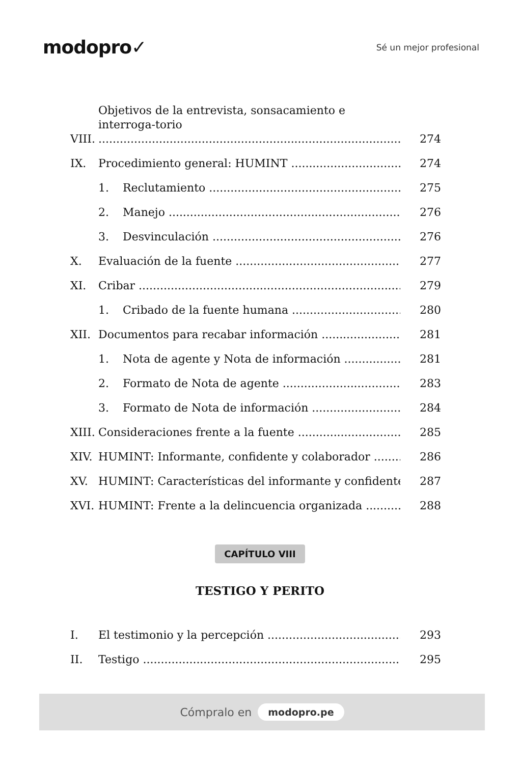modopro✓
Sé un mejor profesional
VIII. Objetivos de la entrevista, sonsacamiento e interroga-torio 274
IX. Procedimiento general: HUMINT 274
1. Reclutamiento 275
2. Manejo 276
3. Desvinculación 276
X. Evaluación de la fuente 277
XI. Cribar 279
1. Cribado de la fuente humana 280
XII. Documentos para recabar información 281
1. Nota de agente y Nota de información 281
2. Formato de Nota de agente 283
3. Formato de Nota de información 284
XIII. Consideraciones frente a la fuente 285
XIV. HUMINT: Informante, confidente y colaborador 286
XV. HUMINT: Características del informante y confidente 287
XVI. HUMINT: Frente a la delincuencia organizada 288
CAPÍTULO VIII
TESTIGO Y PERITO
I. El testimonio y la percepción 293
II. Testigo 295
Cómpralo en modopro.pe